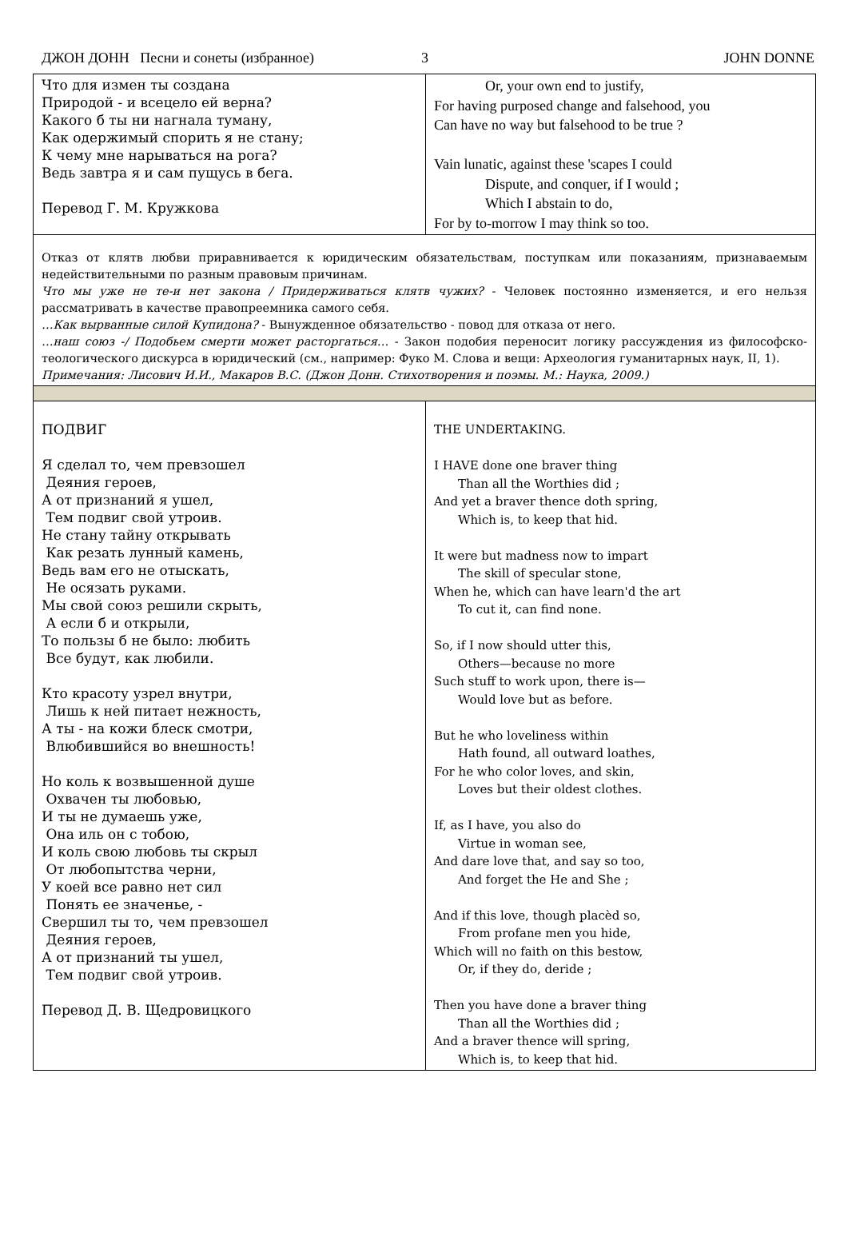ДЖОН ДОНН Песни и сонеты (избранное) 3 JOHN DONNE
| Что для измен ты создана Природой - и всецело ей верна? Какого б ты ни нагнала туману, Как одержимый спорить я не стану; К чему мне нарываться на рога? Ведь завтра я и сам пущусь в бега. Перевод Г. М. Кружкова | Or, your own end to justify, For having purposed change and falsehood, you Can have no way but falsehood to be true ? Vain lunatic, against these 'scapes I could Dispute, and conquer, if I would ; Which I abstain to do, For by to-morrow I may think so too. |
| Отказ от клятв любви приравнивается к юридическим обязательствам, поступкам или показаниям, признаваемым недействительными по разным правовым причинам. Что мы уже не те-и нет закона / Придерживаться клятв чужих? - Человек постоянно изменяется, и его нельзя рассматривать в качестве правопреемника самого себя. …Как вырванные силой Купидона? - Вынужденное обязательство - повод для отказа от него. …наш союз -/ Подобьем смерти может расторгаться… - Закон подобия переносит логику рассуждения из философско-теологического дискурса в юридический (см., например: Фуко М. Слова и вещи: Археология гуманитарных наук, II, 1). Примечания: Лисович И.И., Макаров В.С. (Джон Донн. Стихотворения и поэмы. М.: Наука, 2009.) | |
| ПОДВИГ Я сделал то, чем превзошел Деяния героев, А от признаний я ушел, Тем подвиг свой утроив. Не стану тайну открывать Как резать лунный камень, Ведь вам его не отыскать, Не осязать руками. Мы свой союз решили скрыть, А если б и открыли, То пользы б не было: любить Все будут, как любили. Кто красоту узрел внутри, Лишь к ней питает нежность, А ты - на кожи блеск смотри, Влюбившийся во внешность! Но коль к возвышенной душе Охвачен ты любовью, И ты не думаешь уже, Она иль он с тобою, И коль свою любовь ты скрыл От любопытства черни, У коей все равно нет сил Понять ее значенье, - Свершил ты то, чем превзошел Деяния героев, А от признаний ты ушел, Тем подвиг свой утроив. Перевод Д. В. Щедровицкого | THE UNDERTAKING. I HAVE done one braver thing Than all the Worthies did ; And yet a braver thence doth spring, Which is, to keep that hid. It were but madness now to impart The skill of specular stone, When he, which can have learn'd the art To cut it, can find none. So, if I now should utter this, Others—because no more Such stuff to work upon, there is— Would love but as before. But he who loveliness within Hath found, all outward loathes, For he who color loves, and skin, Loves but their oldest clothes. If, as I have, you also do Virtue in woman see, And dare love that, and say so too, And forget the He and She ; And if this love, though placèd so, From profane men you hide, Which will no faith on this bestow, Or, if they do, deride ; Then you have done a braver thing Than all the Worthies did ; And a braver thence will spring, Which is, to keep that hid. |